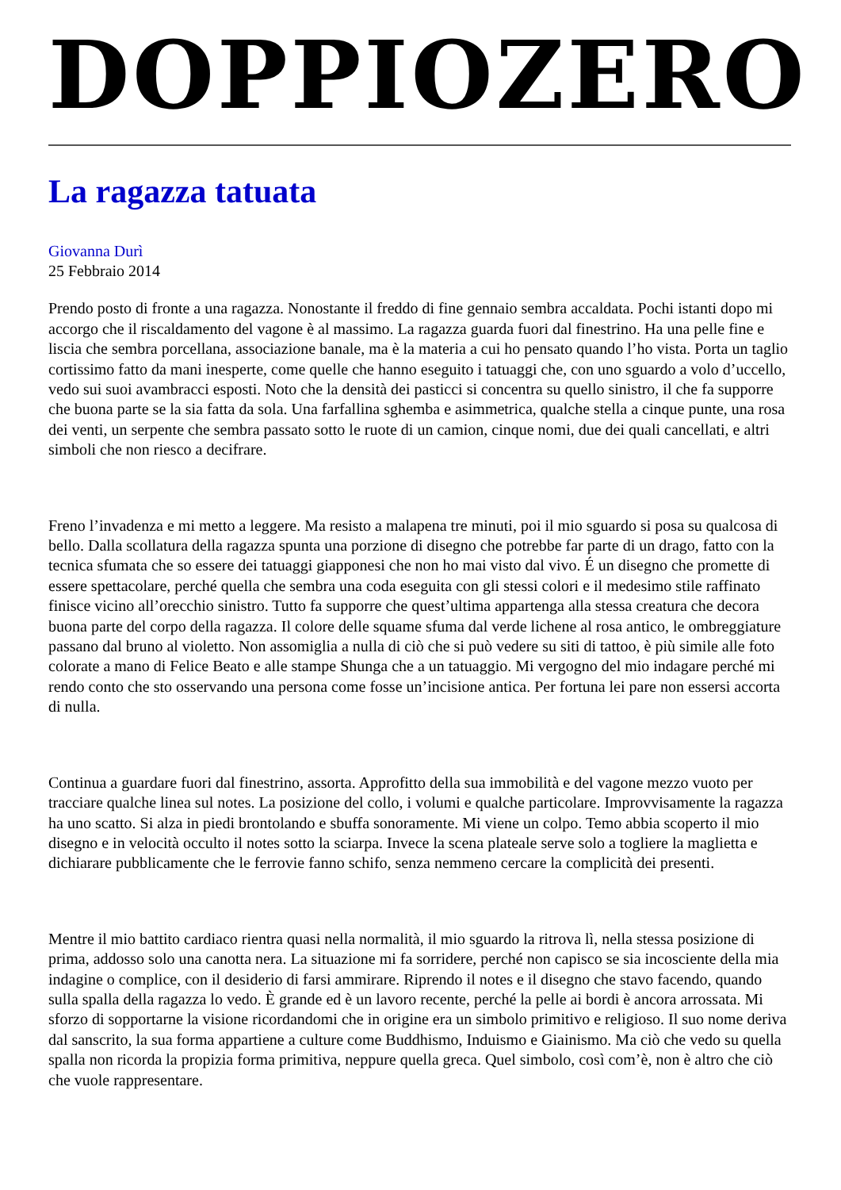DOPPIOZERO
La ragazza tatuata
Giovanna Durì
25 Febbraio 2014
Prendo posto di fronte a una ragazza. Nonostante il freddo di fine gennaio sembra accaldata. Pochi istanti dopo mi accorgo che il riscaldamento del vagone è al massimo. La ragazza guarda fuori dal finestrino. Ha una pelle fine e liscia che sembra porcellana, associazione banale, ma è la materia a cui ho pensato quando l’ho vista. Porta un taglio cortissimo fatto da mani inesperte, come quelle che hanno eseguito i tatuaggi che, con uno sguardo a volo d’uccello, vedo sui suoi avambracci esposti. Noto che la densità dei pasticci si concentra su quello sinistro, il che fa supporre che buona parte se la sia fatta da sola. Una farfallina sghemba e asimmetrica, qualche stella a cinque punte, una rosa dei venti, un serpente che sembra passato sotto le ruote di un camion, cinque nomi, due dei quali cancellati, e altri simboli che non riesco a decifrare.
Freno l’invadenza e mi metto a leggere. Ma resisto a malapena tre minuti, poi il mio sguardo si posa su qualcosa di bello. Dalla scollatura della ragazza spunta una porzione di disegno che potrebbe far parte di un drago, fatto con la tecnica sfumata che so essere dei tatuaggi giapponesi che non ho mai visto dal vivo. É un disegno che promette di essere spettacolare, perché quella che sembra una coda eseguita con gli stessi colori e il medesimo stile raffinato finisce vicino all’orecchio sinistro. Tutto fa supporre che quest’ultima appartenga alla stessa creatura che decora buona parte del corpo della ragazza. Il colore delle squame sfuma dal verde lichene al rosa antico, le ombreggiature passano dal bruno al violetto. Non assomiglia a nulla di ciò che si può vedere su siti di tattoo, è più simile alle foto colorate a mano di Felice Beato e alle stampe Shunga che a un tatuaggio. Mi vergogno del mio indagare perché mi rendo conto che sto osservando una persona come fosse un’incisione antica. Per fortuna lei pare non essersi accorta di nulla.
Continua a guardare fuori dal finestrino, assorta. Approfitto della sua immobilità e del vagone mezzo vuoto per tracciare qualche linea sul notes. La posizione del collo, i volumi e qualche particolare. Improvvisamente la ragazza ha uno scatto. Si alza in piedi brontolando e sbuffa sonoramente. Mi viene un colpo. Temo abbia scoperto il mio disegno e in velocità occulto il notes sotto la sciarpa. Invece la scena plateale serve solo a togliere la maglietta e dichiarare pubblicamente che le ferrovie fanno schifo, senza nemmeno cercare la complicità dei presenti.
Mentre il mio battito cardiaco rientra quasi nella normalità, il mio sguardo la ritrova lì, nella stessa posizione di prima, addosso solo una canotta nera. La situazione mi fa sorridere, perché non capisco se sia incosciente della mia indagine o complice, con il desiderio di farsi ammirare. Riprendo il notes e il disegno che stavo facendo, quando sulla spalla della ragazza lo vedo. È grande ed è un lavoro recente, perché la pelle ai bordi è ancora arrossata. Mi sforzo di sopportarne la visione ricordandomi che in origine era un simbolo primitivo e religioso. Il suo nome deriva dal sanscrito, la sua forma appartiene a culture come Buddhismo, Induismo e Giainismo. Ma ciò che vedo su quella spalla non ricorda la propizia forma primitiva, neppure quella greca. Quel simbolo, così com’è, non è altro che ciò che vuole rappresentare.